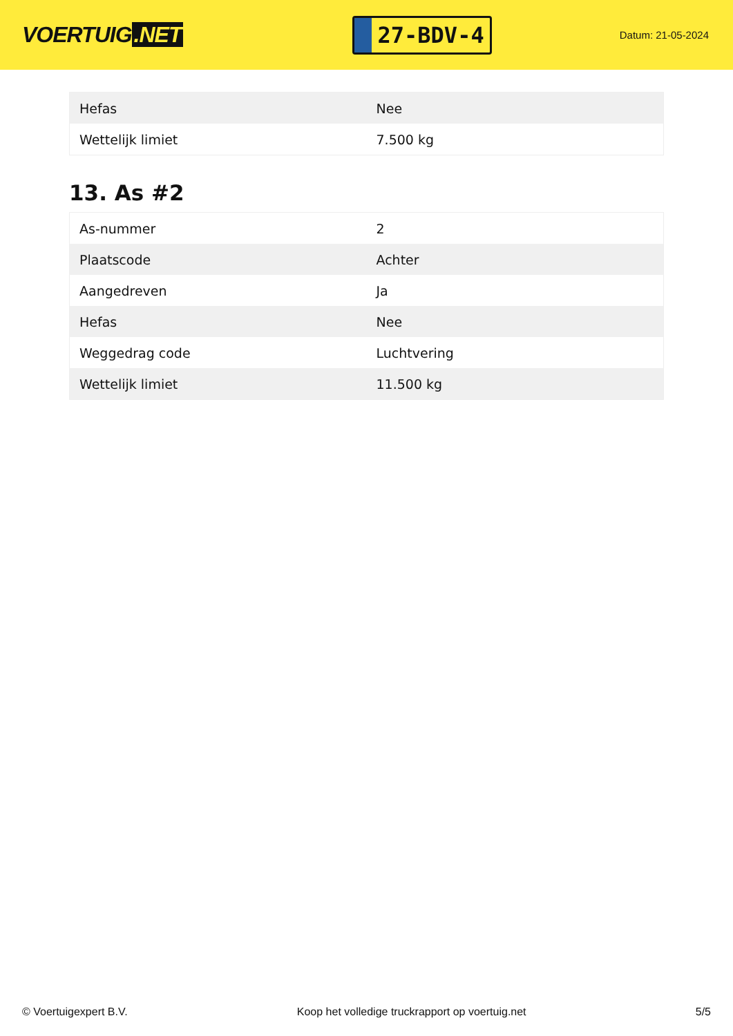VOERTUIG.NET
27-BDV-4
Datum: 21-05-2024
| Hefas | Nee |
| Wettelijk limiet | 7.500 kg |
13. As #2
| As-nummer | 2 |
| Plaatscode | Achter |
| Aangedreven | Ja |
| Hefas | Nee |
| Weggedrag code | Luchtvering |
| Wettelijk limiet | 11.500 kg |
© Voertuigexpert B.V. Koop het volledige truckrapport op voertuig.net 5/5